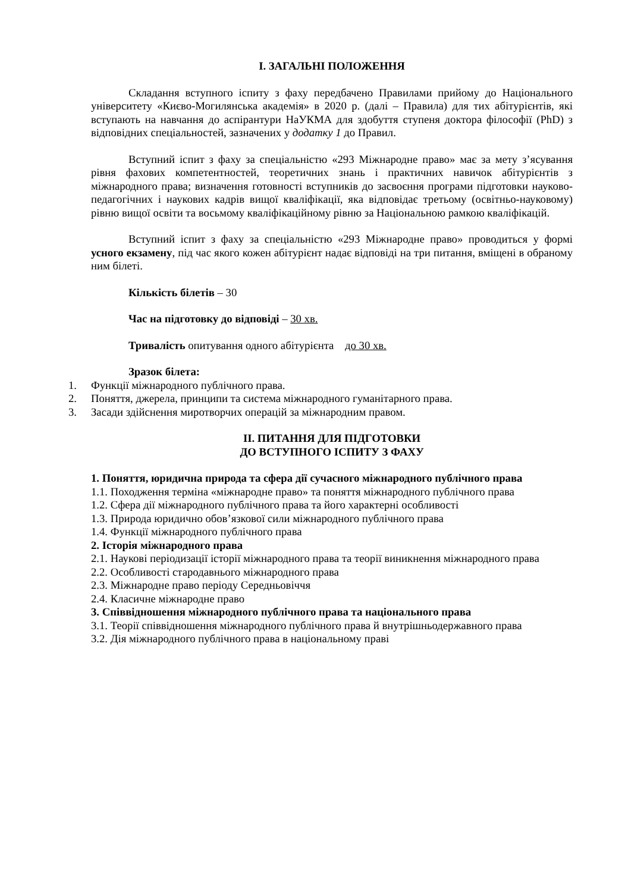І. ЗАГАЛЬНІ ПОЛОЖЕННЯ
Складання вступного іспиту з фаху передбачено Правилами прийому до Національного університету «Києво-Могилянська академія» в 2020 р. (далі – Правила) для тих абітурієнтів, які вступають на навчання до аспірантури НаУКМА для здобуття ступеня доктора філософії (PhD) з відповідних спеціальностей, зазначених у додатку 1 до Правил.
Вступний іспит з фаху за спеціальністю «293 Міжнародне право» має за мету з’ясування рівня фахових компетентностей, теоретичних знань і практичних навичок абітурієнтів з міжнародного права; визначення готовності вступників до засвоєння програми підготовки науково-педагогічних і наукових кадрів вищої кваліфікації, яка відповідає третьому (освітньо-науковому) рівню вищої освіти та восьмому кваліфікаційному рівню за Національною рамкою кваліфікацій.
Вступний іспит з фаху за спеціальністю «293 Міжнародне право» проводиться у формі усного екзамену, під час якого кожен абітурієнт надає відповіді на три питання, вміщені в обраному ним білеті.
Кількість білетів – 30
Час на підготовку до відповіді – 30 хв.
Тривалість опитування одного абітурієнта до 30 хв.
Зразок білета:
1. Функції міжнародного публічного права.
2. Поняття, джерела, принципи та система міжнародного гуманітарного права.
3. Засади здійснення миротворчих операцій за міжнародним правом.
ІІ. ПИТАННЯ ДЛЯ ПІДГОТОВКИ
ДО ВСТУПНОГО ІСПИТУ З ФАХУ
1. Поняття, юридична природа та сфера дії сучасного міжнародного публічного права
1.1. Походження терміна «міжнародне право» та поняття міжнародного публічного права
1.2. Сфера дії міжнародного публічного права та його характерні особливості
1.3. Природа юридично обов’язкової сили міжнародного публічного права
1.4. Функції міжнародного публічного права
2. Історія міжнародного права
2.1. Наукові періодизації історії міжнародного права та теорії виникнення міжнародного права
2.2. Особливості стародавнього міжнародного права
2.3. Міжнародне право періоду Середньовіччя
2.4. Класичне міжнародне право
3. Співвідношення міжнародного публічного права та національного права
3.1. Теорії співвідношення міжнародного публічного права й внутрішньодержавного права
3.2. Дія міжнародного публічного права в національному праві